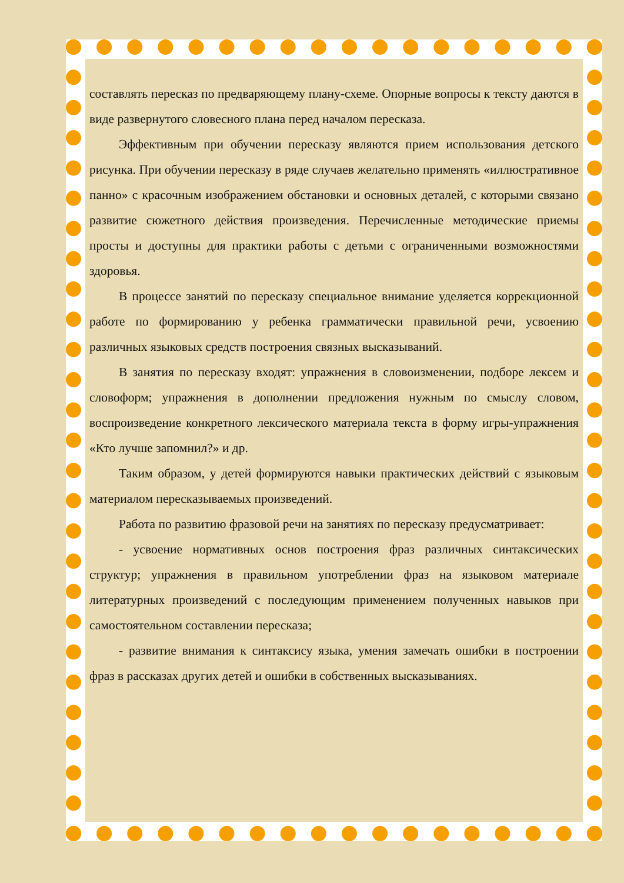составлять пересказ по предваряющему плану-схеме. Опорные вопросы к тексту даются в виде развернутого словесного плана перед началом пересказа.
Эффективным при обучении пересказу являются прием использования детского рисунка. При обучении пересказу в ряде случаев желательно применять «иллюстративное панно» с красочным изображением обстановки и основных деталей, с которыми связано развитие сюжетного действия произведения. Перечисленные методические приемы просты и доступны для практики работы с детьми с ограниченными возможностями здоровья.
В процессе занятий по пересказу специальное внимание уделяется коррекционной работе по формированию у ребенка грамматически правильной речи, усвоению различных языковых средств построения связных высказываний.
В занятия по пересказу входят: упражнения в словоизменении, подборе лексем и словоформ; упражнения в дополнении предложения нужным по смыслу словом, воспроизведение конкретного лексического материала текста в форму игры-упражнения «Кто лучше запомнил?» и др.
Таким образом, у детей формируются навыки практических действий с языковым материалом пересказываемых произведений.
Работа по развитию фразовой речи на занятиях по пересказу предусматривает:
- усвоение нормативных основ построения фраз различных синтаксических структур; упражнения в правильном употреблении фраз на языковом материале литературных произведений с последующим применением полученных навыков при самостоятельном составлении пересказа;
- развитие внимания к синтаксису языка, умения замечать ошибки в построении фраз в рассказах других детей и ошибки в собственных высказываниях.